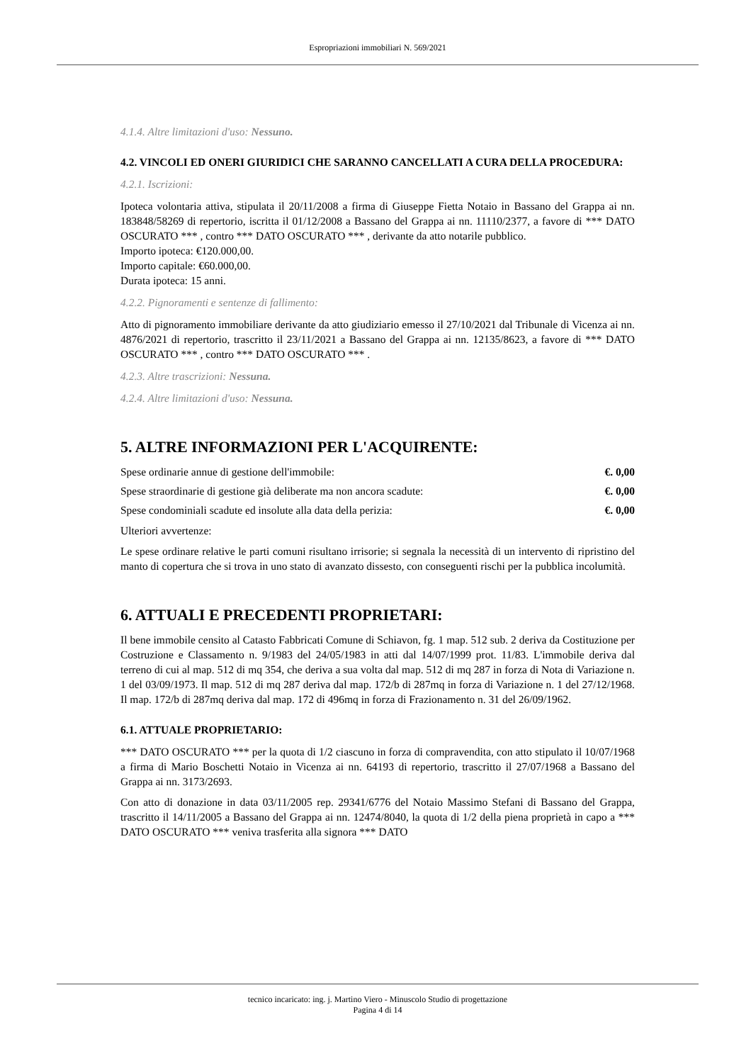Espropriazioni immobiliari N. 569/2021
4.1.4. Altre limitazioni d'uso: Nessuno.
4.2. VINCOLI ED ONERI GIURIDICI CHE SARANNO CANCELLATI A CURA DELLA PROCEDURA:
4.2.1. Iscrizioni:
Ipoteca volontaria attiva, stipulata il 20/11/2008 a firma di Giuseppe Fietta Notaio in Bassano del Grappa ai nn. 183848/58269 di repertorio, iscritta il 01/12/2008 a Bassano del Grappa ai nn. 11110/2377, a favore di *** DATO OSCURATO *** , contro *** DATO OSCURATO *** , derivante da atto notarile pubblico.
Importo ipoteca: €120.000,00.
Importo capitale: €60.000,00.
Durata ipoteca: 15 anni.
4.2.2. Pignoramenti e sentenze di fallimento:
Atto di pignoramento immobiliare derivante da atto giudiziario emesso il 27/10/2021 dal Tribunale di Vicenza ai nn. 4876/2021 di repertorio, trascritto il 23/11/2021 a Bassano del Grappa ai nn. 12135/8623, a favore di *** DATO OSCURATO *** , contro *** DATO OSCURATO *** .
4.2.3. Altre trascrizioni: Nessuna.
4.2.4. Altre limitazioni d'uso: Nessuna.
5. ALTRE INFORMAZIONI PER L'ACQUIRENTE:
Spese ordinarie annue di gestione dell'immobile: €. 0,00
Spese straordinarie di gestione già deliberate ma non ancora scadute: €. 0,00
Spese condominiali scadute ed insolute alla data della perizia: €. 0,00
Ulteriori avvertenze:
Le spese ordinare relative le parti comuni risultano irrisorie; si segnala la necessità di un intervento di ripristino del manto di copertura che si trova in uno stato di avanzato dissesto, con conseguenti rischi per la pubblica incolumità.
6. ATTUALI E PRECEDENTI PROPRIETARI:
Il bene immobile censito al Catasto Fabbricati Comune di Schiavon, fg. 1 map. 512 sub. 2 deriva da Costituzione per Costruzione e Classamento n. 9/1983 del 24/05/1983 in atti dal 14/07/1999 prot. 11/83. L'immobile deriva dal terreno di cui al map. 512 di mq 354, che deriva a sua volta dal map. 512 di mq 287 in forza di Nota di Variazione n. 1 del 03/09/1973. Il map. 512 di mq 287 deriva dal map. 172/b di 287mq in forza di Variazione n. 1 del 27/12/1968. Il map. 172/b di 287mq deriva dal map. 172 di 496mq in forza di Frazionamento n. 31 del 26/09/1962.
6.1. ATTUALE PROPRIETARIO:
*** DATO OSCURATO *** per la quota di 1/2 ciascuno in forza di compravendita, con atto stipulato il 10/07/1968 a firma di Mario Boschetti Notaio in Vicenza ai nn. 64193 di repertorio, trascritto il 27/07/1968 a Bassano del Grappa ai nn. 3173/2693.
Con atto di donazione in data 03/11/2005 rep. 29341/6776 del Notaio Massimo Stefani di Bassano del Grappa, trascritto il 14/11/2005 a Bassano del Grappa ai nn. 12474/8040, la quota di 1/2 della piena proprietà in capo a *** DATO OSCURATO *** veniva trasferita alla signora *** DATO
tecnico incaricato: ing. j. Martino Viero - Minuscolo Studio di progettazione
Pagina 4 di 14